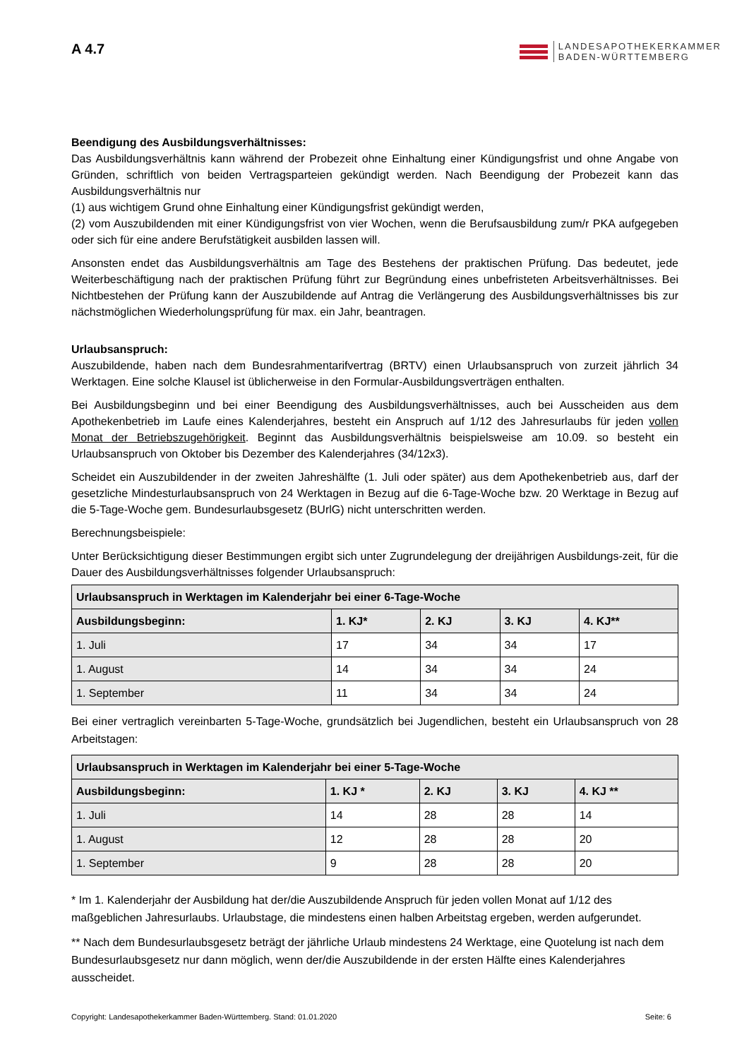A 4.7
LANDESAPOTHEKERKAMMER
BADEN-WÜRTTEMBERG
Beendigung des Ausbildungsverhältnisses:
Das Ausbildungsverhältnis kann während der Probezeit ohne Einhaltung einer Kündigungsfrist und ohne Angabe von Gründen, schriftlich von beiden Vertragsparteien gekündigt werden. Nach Beendigung der Probezeit kann das Ausbildungsverhältnis nur
(1) aus wichtigem Grund ohne Einhaltung einer Kündigungsfrist gekündigt werden,
(2) vom Auszubildenden mit einer Kündigungsfrist von vier Wochen, wenn die Berufsausbildung zum/r PKA aufgegeben oder sich für eine andere Berufstätigkeit ausbilden lassen will.
Ansonsten endet das Ausbildungsverhältnis am Tage des Bestehens der praktischen Prüfung. Das bedeutet, jede Weiterbeschäftigung nach der praktischen Prüfung führt zur Begründung eines unbefristeten Arbeitsverhältnisses. Bei Nichtbestehen der Prüfung kann der Auszubildende auf Antrag die Verlängerung des Ausbildungsverhältnisses bis zur nächstmöglichen Wiederholungsprüfung für max. ein Jahr, beantragen.
Urlaubsanspruch:
Auszubildende, haben nach dem Bundesrahmentarifvertrag (BRTV) einen Urlaubsanspruch von zurzeit jährlich 34 Werktagen. Eine solche Klausel ist üblicherweise in den Formular-Ausbildungsverträgen enthalten.
Bei Ausbildungsbeginn und bei einer Beendigung des Ausbildungsverhältnisses, auch bei Ausscheiden aus dem Apothekenbetrieb im Laufe eines Kalenderjahres, besteht ein Anspruch auf 1/12 des Jahresurlaubs für jeden vollen Monat der Betriebszugehörigkeit. Beginnt das Ausbildungsverhältnis beispielsweise am 10.09. so besteht ein Urlaubsanspruch von Oktober bis Dezember des Kalenderjahres (34/12x3).
Scheidet ein Auszubildender in der zweiten Jahreshälfte (1. Juli oder später) aus dem Apothekenbetrieb aus, darf der gesetzliche Mindesturlaubsanspruch von 24 Werktagen in Bezug auf die 6-Tage-Woche bzw. 20 Werktage in Bezug auf die 5-Tage-Woche gem. Bundesurlaubsgesetz (BUrlG) nicht unterschritten werden.
Berechnungsbeispiele:
Unter Berücksichtigung dieser Bestimmungen ergibt sich unter Zugrundelegung der dreijährigen Ausbildungs-zeit, für die Dauer des Ausbildungsverhältnisses folgender Urlaubsanspruch:
| Urlaubsanspruch in Werktagen im Kalenderjahr bei einer 6-Tage-Woche | | | | |
| --- | --- | --- | --- | --- |
| Ausbildungsbeginn: | 1. KJ* | 2. KJ | 3. KJ | 4. KJ** |
| 1. Juli | 17 | 34 | 34 | 17 |
| 1. August | 14 | 34 | 34 | 24 |
| 1. September | 11 | 34 | 34 | 24 |
Bei einer vertraglich vereinbarten 5-Tage-Woche, grundsätzlich bei Jugendlichen, besteht ein Urlaubsanspruch von 28 Arbeitstagen:
| Urlaubsanspruch in Werktagen im Kalenderjahr bei einer 5-Tage-Woche | | | | |
| --- | --- | --- | --- | --- |
| Ausbildungsbeginn: | 1. KJ * | 2. KJ | 3. KJ | 4. KJ ** |
| 1. Juli | 14 | 28 | 28 | 14 |
| 1. August | 12 | 28 | 28 | 20 |
| 1. September | 9 | 28 | 28 | 20 |
* Im 1. Kalenderjahr der Ausbildung hat der/die Auszubildende Anspruch für jeden vollen Monat auf 1/12 des maßgeblichen Jahresurlaubs. Urlaubstage, die mindestens einen halben Arbeitstag ergeben, werden aufgerundet.
** Nach dem Bundesurlaubsgesetz beträgt der jährliche Urlaub mindestens 24 Werktage, eine Quotelung ist nach dem Bundesurlaubsgesetz nur dann möglich, wenn der/die Auszubildende in der ersten Hälfte eines Kalenderjahres ausscheidet.
Copyright: Landesapothekerkammer Baden-Württemberg. Stand: 01.01.2020 Seite: 6